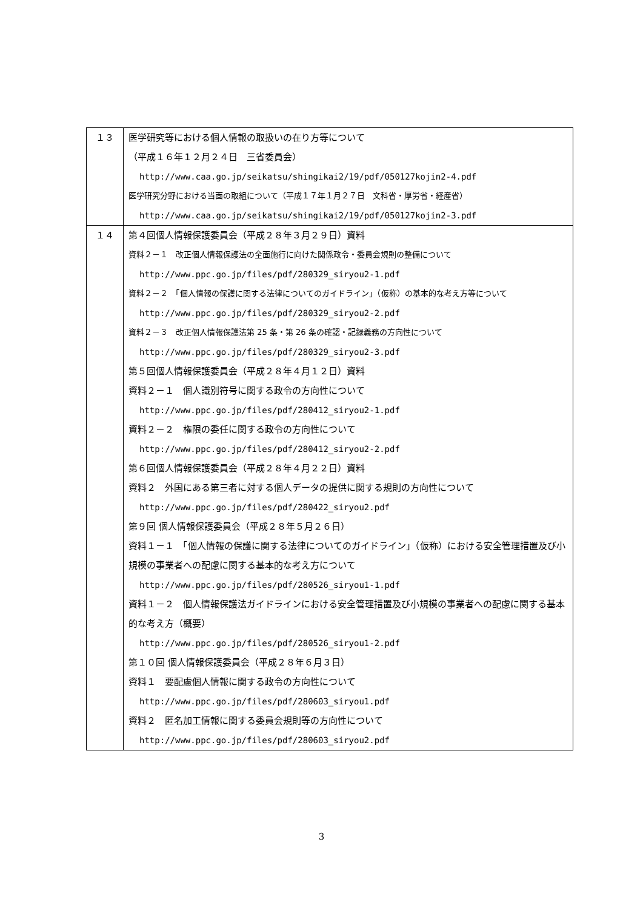| １３ | 医学研究等における個人情報の取扱いの在り方等について （平成１６年１２月２４日 三省委員会） http://www.caa.go.jp/seikatsu/shingikai2/19/pdf/050127kojin2-4.pdf 医学研究分野における当面の取組について（平成１７年１月２７日 文科省・厚労省・経産省） http://www.caa.go.jp/seikatsu/shingikai2/19/pdf/050127kojin2-3.pdf |
| １４ | 第４回個人情報保護委員会（平成２８年３月２９日）資料 資料２－１ 改正個人情報保護法の全面施行に向けた関係政令・委員会規則の整備について http://www.ppc.go.jp/files/pdf/280329_siryou2-1.pdf 資料２－２ 「個人情報の保護に関する法律についてのガイドライン」（仮称）の基本的な考え方等について http://www.ppc.go.jp/files/pdf/280329_siryou2-2.pdf 資料２－３ 改正個人情報保護法第 25 条・第 26 条の確認・記録義務の方向性について http://www.ppc.go.jp/files/pdf/280329_siryou2-3.pdf 第５回個人情報保護委員会（平成２８年４月１２日）資料 資料２－１ 個人識別符号に関する政令の方向性について http://www.ppc.go.jp/files/pdf/280412_siryou2-1.pdf 資料２－２ 権限の委任に関する政令の方向性について http://www.ppc.go.jp/files/pdf/280412_siryou2-2.pdf 第６回個人情報保護委員会（平成２８年４月２２日）資料 資料２ 外国にある第三者に対する個人データの提供に関する規則の方向性について http://www.ppc.go.jp/files/pdf/280422_siryou2.pdf 第９回 個人情報保護委員会（平成２８年５月２６日） 資料１－１ 「個人情報の保護に関する法律についてのガイドライン」（仮称）における安全管理措置及び小規模の事業者への配慮に関する基本的な考え方について http://www.ppc.go.jp/files/pdf/280526_siryou1-1.pdf 資料１－２ 個人情報保護法ガイドラインにおける安全管理措置及び小規模の事業者への配慮に関する基本的な考え方（概要） http://www.ppc.go.jp/files/pdf/280526_siryou1-2.pdf 第１０回 個人情報保護委員会（平成２８年６月３日） 資料１ 要配慮個人情報に関する政令の方向性について http://www.ppc.go.jp/files/pdf/280603_siryou1.pdf 資料２ 匿名加工情報に関する委員会規則等の方向性について http://www.ppc.go.jp/files/pdf/280603_siryou2.pdf |
3